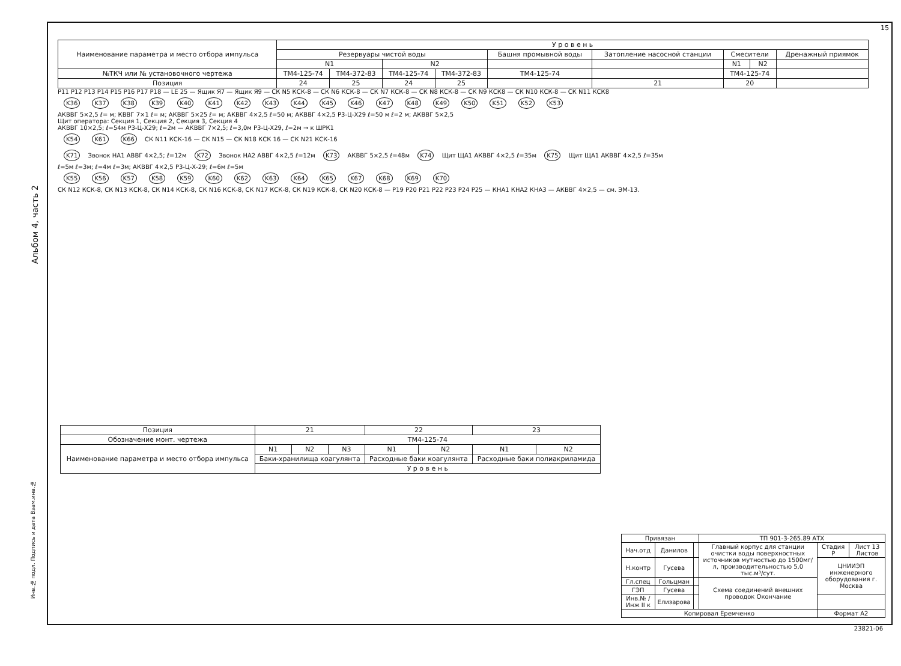15
Альбом 4, часть 2
| Наименование параметра и место отбора импульса | У р о в е н ь | | | | | | | | |
| | Резервуары чистой воды | | | | Башня промывной воды | Затопление насосной станции | Смесители | | Дренажный приямок |
| | N1 | | N2 | | | | N1 | N2 | |
| №ТКЧ или № установочного чертежа | ТМ4-125-74 | ТМ4-372-83 | ТМ4-125-74 | ТМ4-372-83 | ТМ4-125-74 | | ТМ4-125-74 | | |
| Позиция | 24 | 25 | 24 | 25 | | 21 | 20 | | |
P11 P12 P13 P14 P15 P16 P17 P18 — LE 25 — Ящик Я7 — Ящик Я9 — СК N5 КСК-8 — СК N6 КСК-8 — СК N7 КСК-8 — СК N8 КСК-8 — СК N9 КСК8 — СК N10 КСК-8 — СК N11 КСК8
K36 K37 K38 K39 K40 K41 K42 K43 K44 K45 K46 K47 K48 K49 K50 K51 K52 K53
АКВВГ 5×2,5 ℓ= м; КВВГ 7×1 ℓ= м; АКВВГ 5×25 ℓ= м; АКВВГ 4×2,5 ℓ=50 м; АКВВГ 4×2,5 Р3-Ц-Х29 ℓ=50 м ℓ=2 м; АКВВГ 5×2,5
Щит оператора: Секция 1, Секция 2, Секция 3, Секция 4
АКВВГ 10×2,5; ℓ=54м Р3-Ц-Х29; ℓ=2м — АКВВГ 7×2,5; ℓ=3,0м Р3-Ц-Х29, ℓ=2м → к ШРК1
K54 K61 K66 СК N11 КСК-16 — СК N15 — СК N18 КСК 16 — СК N21 КСК-16
K71 Звонок НА1 АВВГ 4×2,5; ℓ=12м K72 Звонок НА2 АВВГ 4×2,5 ℓ=12м K73 АКВВГ 5×2,5 ℓ=48м K74 Щит ЩА1 АКВВГ 4×2,5 ℓ=35м K75 Щит ЩА1 АКВВГ 4×2,5 ℓ=35м
ℓ=5м ℓ=3м; ℓ=4м ℓ=3м; АКВВГ 4×2,5 Р3-Ц-Х-29; ℓ=6м ℓ=5м
K55 K56 K57 K58 K59 K60 K62 K63 K64 K65 K67 K68 K69 K70
СК N12 КСК-8, СК N13 КСК-8, СК N14 КСК-8, СК N16 КСК-8, СК N17 КСК-8, СК N19 КСК-8, СК N20 КСК-8 — P19 P20 P21 P22 P23 P24 P25 — КНА1 КНА2 КНА3 — АКВВГ 4×2,5 — см. ЭМ-13.
| Позиция | 21 | | | 22 | | 23 | |
| Обозначение монт. чертежа | ТМ4-125-74 | | | | | | |
| Наименование параметра и место отбора импульса | N1 | N2 | N3 | N1 | N2 | N1 | N2 |
| | Баки-хранилища коагулянта | | | Расходные баки коагулянта | | Расходные баки полиакриламида | |
| | У р о в е н ь | | | | | | |
| Привязан | | | ТП 901-3-265.89 АТХ | | |
| Нач.отд | Данилов | | Главный корпус для станции очистки воды поверхностных источников мутностью до 1500мг/л, производительностью 5,0 тыс.м³/сут. | Стадия Р | Лист 13 Листов |
| Н.контр | Гусева | | | ЦНИИЭП инженерного оборудования г. Москва | |
| Гл.спец | Гольцман | | Схема соединений внешних проводок Окончание | | |
| ГЭП | Гусева | | | | |
| Инв.№ / Инж II к | Елизарова | | | | |
| Копировал Еремченко | | | | Формат А2 | |
23821-06
Инв.№ подл. Подпись и дата Взам.инв.№